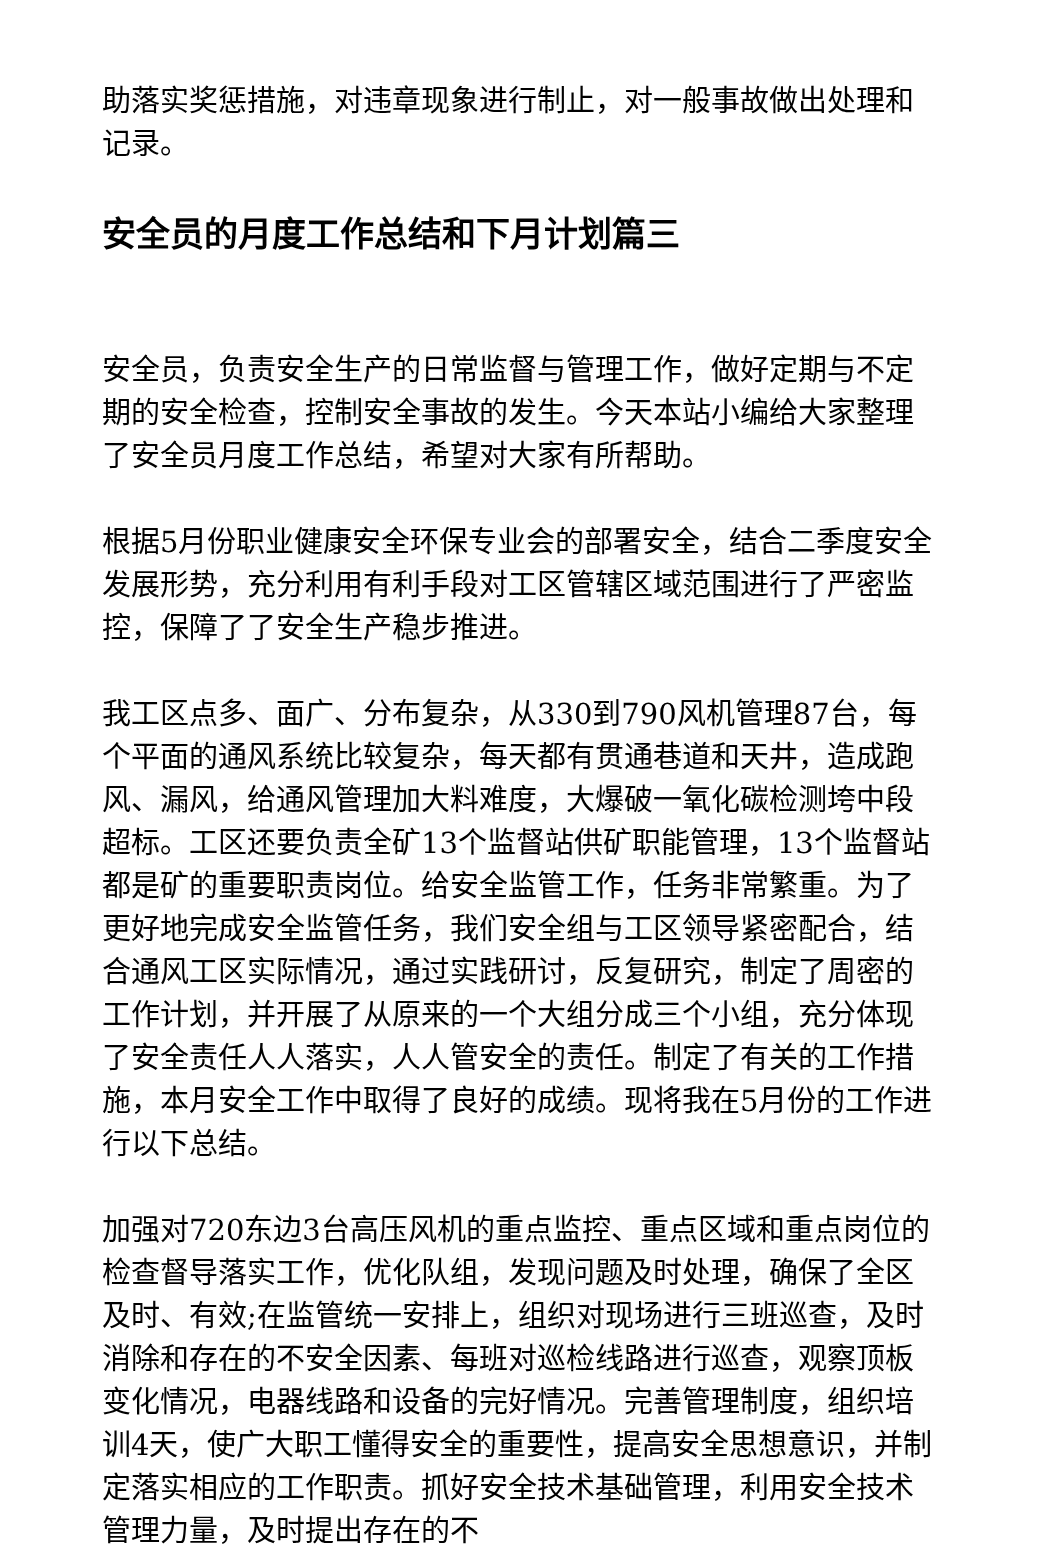助落实奖惩措施，对违章现象进行制止，对一般事故做出处理和记录。
安全员的月度工作总结和下月计划篇三
安全员，负责安全生产的日常监督与管理工作，做好定期与不定期的安全检查，控制安全事故的发生。今天本站小编给大家整理了安全员月度工作总结，希望对大家有所帮助。
根据5月份职业健康安全环保专业会的部署安全，结合二季度安全发展形势，充分利用有利手段对工区管辖区域范围进行了严密监控，保障了了安全生产稳步推进。
我工区点多、面广、分布复杂，从330到790风机管理87台，每个平面的通风系统比较复杂，每天都有贯通巷道和天井，造成跑风、漏风，给通风管理加大料难度，大爆破一氧化碳检测垮中段超标。工区还要负责全矿13个监督站供矿职能管理，13个监督站都是矿的重要职责岗位。给安全监管工作，任务非常繁重。为了更好地完成安全监管任务，我们安全组与工区领导紧密配合，结合通风工区实际情况，通过实践研讨，反复研究，制定了周密的工作计划，并开展了从原来的一个大组分成三个小组，充分体现了安全责任人人落实，人人管安全的责任。制定了有关的工作措施，本月安全工作中取得了良好的成绩。现将我在5月份的工作进行以下总结。
加强对720东边3台高压风机的重点监控、重点区域和重点岗位的检查督导落实工作，优化队组，发现问题及时处理，确保了全区及时、有效;在监管统一安排上，组织对现场进行三班巡查，及时消除和存在的不安全因素、每班对巡检线路进行巡查，观察顶板变化情况，电器线路和设备的完好情况。完善管理制度，组织培训4天，使广大职工懂得安全的重要性，提高安全思想意识，并制定落实相应的工作职责。抓好安全技术基础管理，利用安全技术管理力量，及时提出存在的不